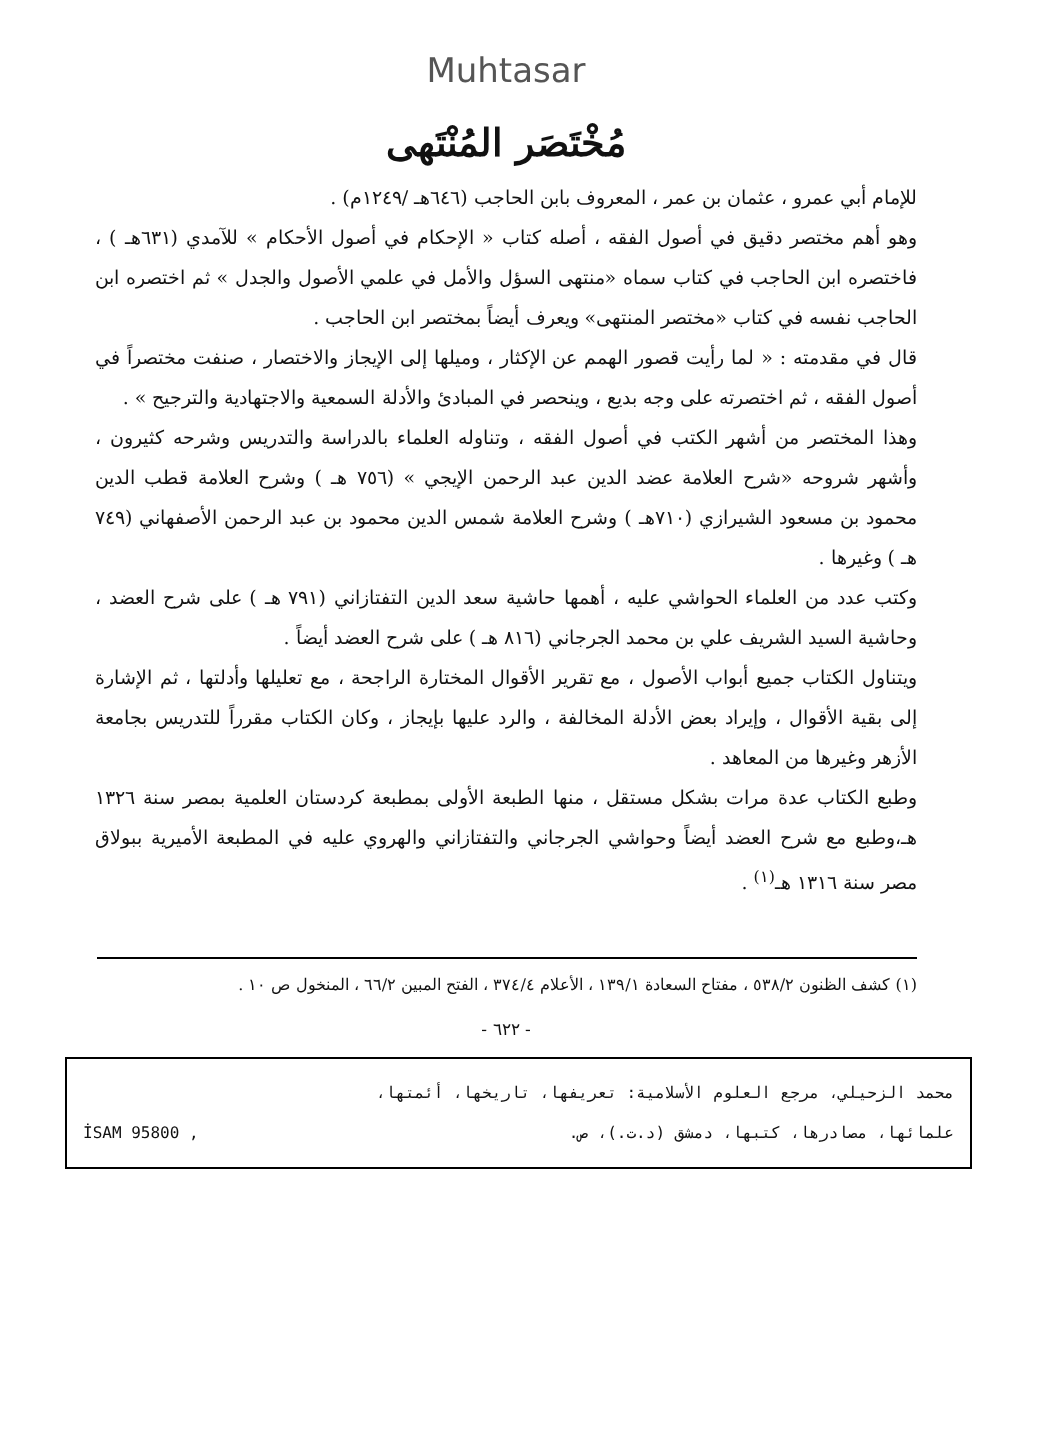Muhtasar
مُخْتَصَر المُنْتَهى
للإمام أبي عمرو ، عثمان بن عمر ، المعروف بابن الحاجب (٦٤٦هـ /١٢٤٩م) .
وهو أهم مختصر دقيق في أصول الفقه ، أصله كتاب « الإحكام في أصول الأحكام » للآمدي (٦٣١هـ ) ، فاختصره ابن الحاجب في كتاب سماه «منتهى السؤل والأمل في علمي الأصول والجدل » ثم اختصره ابن الحاجب نفسه في كتاب «مختصر المنتهى» ويعرف أيضاً بمختصر ابن الحاجب .
قال في مقدمته : « لما رأيت قصور الهمم عن الإكثار ، وميلها إلى الإيجاز والاختصار ، صنفت مختصراً في أصول الفقه ، ثم اختصرته على وجه بديع ، وينحصر في المبادئ والأدلة السمعية والاجتهادية والترجيح » .
وهذا المختصر من أشهر الكتب في أصول الفقه ، وتناوله العلماء بالدراسة والتدريس وشرحه كثيرون ، وأشهر شروحه «شرح العلامة عضد الدين عبد الرحمن الإيجي » (٧٥٦ هـ ) وشرح العلامة قطب الدين محمود بن مسعود الشيرازي (٧١٠هـ ) وشرح العلامة شمس الدين محمود بن عبد الرحمن الأصفهاني (٧٤٩ هـ ) وغيرها .
وكتب عدد من العلماء الحواشي عليه ، أهمها حاشية سعد الدين التفتازاني (٧٩١ هـ ) على شرح العضد ، وحاشية السيد الشريف علي بن محمد الجرجاني (٨١٦ هـ ) على شرح العضد أيضاً .
ويتناول الكتاب جميع أبواب الأصول ، مع تقرير الأقوال المختارة الراجحة ، مع تعليلها وأدلتها ، ثم الإشارة إلى بقية الأقوال ، وإيراد بعض الأدلة المخالفة ، والرد عليها بإيجاز ، وكان الكتاب مقرراً للتدريس بجامعة الأزهر وغيرها من المعاهد .
وطبع الكتاب عدة مرات بشكل مستقل ، منها الطبعة الأولى بمطبعة كردستان العلمية بمصر سنة ١٣٢٦ هـ،وطبع مع شرح العضد أيضاً وحواشي الجرجاني والتفتازاني والهروي عليه في المطبعة الأميرية ببولاق مصر سنة ١٣١٦ هـ<sup>(١)</sup> .
(١) كشف الظنون ٥٣٨/٢ ، مفتاح السعادة ١٣٩/١ ، الأعلام ٣٧٤/٤ ، الفتح المبين ٦٦/٢ ، المنخول ص ١٠ .
- ٦٢٢ -
محمد الزحيلي، مرجع العلوم الأسلامية: تعريفها، تاريخها، أئمتها،
علمائها، مصادرها، كتبها، دمشق (د.ت.)، ص. İSAM 95800 ,